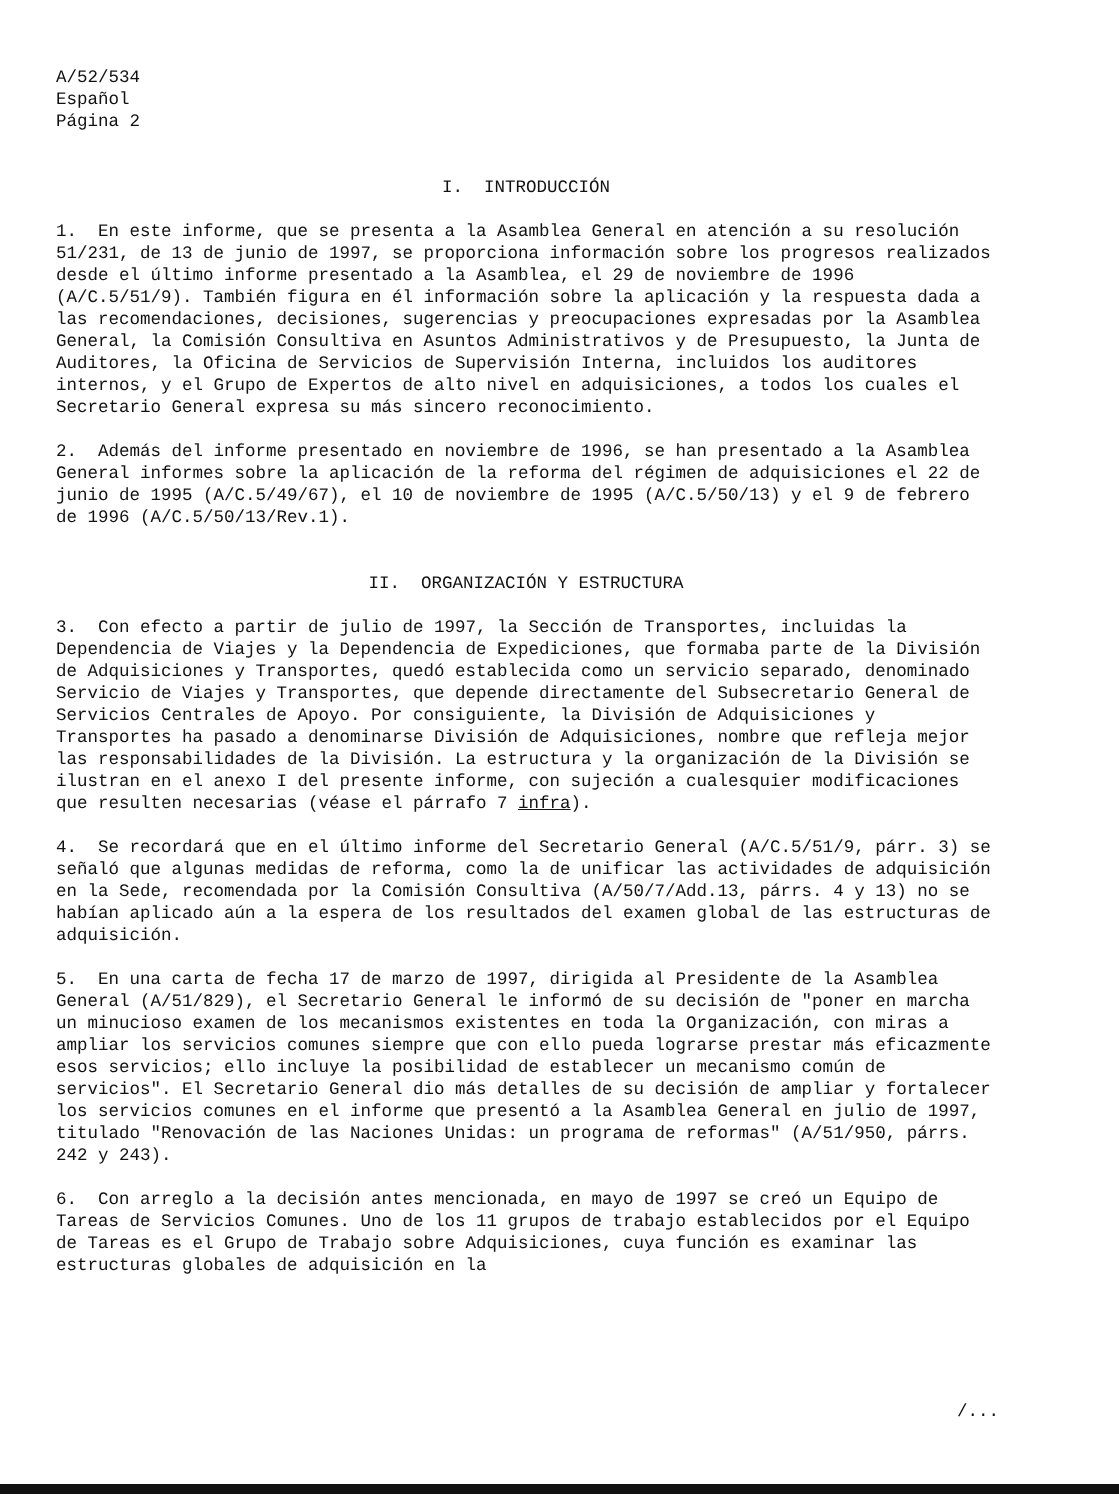A/52/534
Español
Página 2
I. INTRODUCCIÓN
1. En este informe, que se presenta a la Asamblea General en atención a su resolución 51/231, de 13 de junio de 1997, se proporciona información sobre los progresos realizados desde el último informe presentado a la Asamblea, el 29 de noviembre de 1996 (A/C.5/51/9). También figura en él información sobre la aplicación y la respuesta dada a las recomendaciones, decisiones, sugerencias y preocupaciones expresadas por la Asamblea General, la Comisión Consultiva en Asuntos Administrativos y de Presupuesto, la Junta de Auditores, la Oficina de Servicios de Supervisión Interna, incluidos los auditores internos, y el Grupo de Expertos de alto nivel en adquisiciones, a todos los cuales el Secretario General expresa su más sincero reconocimiento.
2. Además del informe presentado en noviembre de 1996, se han presentado a la Asamblea General informes sobre la aplicación de la reforma del régimen de adquisiciones el 22 de junio de 1995 (A/C.5/49/67), el 10 de noviembre de 1995 (A/C.5/50/13) y el 9 de febrero de 1996 (A/C.5/50/13/Rev.1).
II. ORGANIZACIÓN Y ESTRUCTURA
3. Con efecto a partir de julio de 1997, la Sección de Transportes, incluidas la Dependencia de Viajes y la Dependencia de Expediciones, que formaba parte de la División de Adquisiciones y Transportes, quedó establecida como un servicio separado, denominado Servicio de Viajes y Transportes, que depende directamente del Subsecretario General de Servicios Centrales de Apoyo. Por consiguiente, la División de Adquisiciones y Transportes ha pasado a denominarse División de Adquisiciones, nombre que refleja mejor las responsabilidades de la División. La estructura y la organización de la División se ilustran en el anexo I del presente informe, con sujeción a cualesquier modificaciones que resulten necesarias (véase el párrafo 7 infra).
4. Se recordará que en el último informe del Secretario General (A/C.5/51/9, párr. 3) se señaló que algunas medidas de reforma, como la de unificar las actividades de adquisición en la Sede, recomendada por la Comisión Consultiva (A/50/7/Add.13, párrs. 4 y 13) no se habían aplicado aún a la espera de los resultados del examen global de las estructuras de adquisición.
5. En una carta de fecha 17 de marzo de 1997, dirigida al Presidente de la Asamblea General (A/51/829), el Secretario General le informó de su decisión de "poner en marcha un minucioso examen de los mecanismos existentes en toda la Organización, con miras a ampliar los servicios comunes siempre que con ello pueda lograrse prestar más eficazmente esos servicios; ello incluye la posibilidad de establecer un mecanismo común de servicios". El Secretario General dio más detalles de su decisión de ampliar y fortalecer los servicios comunes en el informe que presentó a la Asamblea General en julio de 1997, titulado "Renovación de las Naciones Unidas: un programa de reformas" (A/51/950, párrs. 242 y 243).
6. Con arreglo a la decisión antes mencionada, en mayo de 1997 se creó un Equipo de Tareas de Servicios Comunes. Uno de los 11 grupos de trabajo establecidos por el Equipo de Tareas es el Grupo de Trabajo sobre Adquisiciones, cuya función es examinar las estructuras globales de adquisición en la
/...